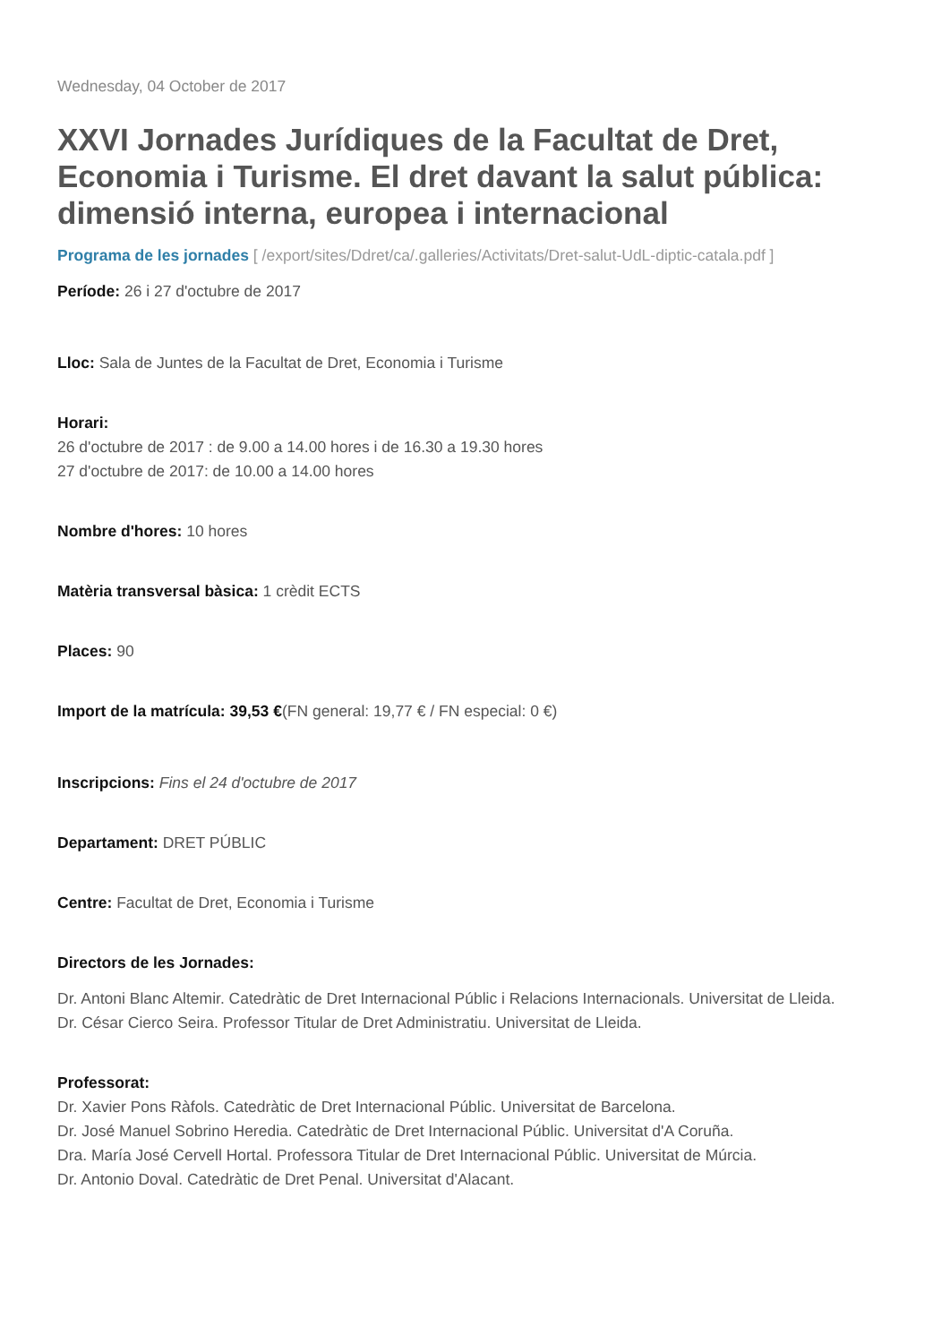Wednesday, 04 October de 2017
XXVI Jornades Jurídiques de la Facultat de Dret, Economia i Turisme. El dret davant la salut pública: dimensió interna, europea i internacional
Programa de les jornades [ /export/sites/Ddret/ca/.galleries/Activitats/Dret-salut-UdL-diptic-catala.pdf ]
Període: 26 i 27 d'octubre de 2017
Lloc: Sala de Juntes de la Facultat de Dret, Economia i Turisme
Horari:
26 d'octubre de 2017 : de 9.00 a 14.00 hores i de 16.30 a 19.30 hores
27 d'octubre de 2017: de 10.00 a 14.00 hores
Nombre d'hores: 10 hores
Matèria transversal bàsica: 1 crèdit ECTS
Places: 90
Import de la matrícula: 39,53 €(FN general: 19,77 € / FN especial: 0 €)
Inscripcions: Fins el 24 d'octubre de 2017
Departament: DRET PÚBLIC
Centre: Facultat de Dret, Economia i Turisme
Directors de les Jornades:
Dr. Antoni Blanc Altemir. Catedràtic de Dret Internacional Públic i Relacions Internacionals. Universitat de Lleida.
Dr. César Cierco Seira. Professor Titular de Dret Administratiu. Universitat de Lleida.
Professorat:
Dr. Xavier Pons Ràfols. Catedràtic de Dret Internacional Públic. Universitat de Barcelona.
Dr. José Manuel Sobrino Heredia. Catedràtic de Dret Internacional Públic. Universitat d'A Coruña.
Dra. María José Cervell Hortal. Professora Titular de Dret Internacional Públic. Universitat de Múrcia.
Dr. Antonio Doval. Catedràtic de Dret Penal. Universitat d'Alacant.